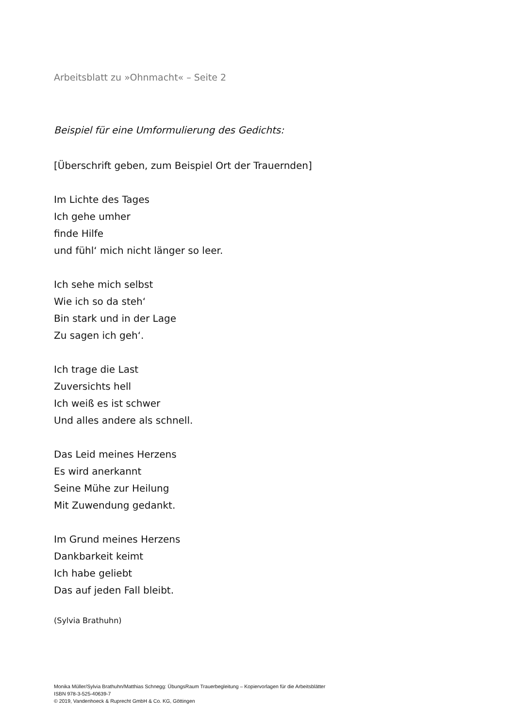Arbeitsblatt zu »Ohnmacht« – Seite 2
Beispiel für eine Umformulierung des Gedichts:
[Überschrift geben, zum Beispiel Ort der Trauernden]
Im Lichte des Tages
Ich gehe umher
finde Hilfe
und fühl‘ mich nicht länger so leer.
Ich sehe mich selbst
Wie ich so da steh‘
Bin stark und in der Lage
Zu sagen ich geh‘.
Ich trage die Last
Zuversichts hell
Ich weiß es ist schwer
Und alles andere als schnell.
Das Leid meines Herzens
Es wird anerkannt
Seine Mühe zur Heilung
Mit Zuwendung gedankt.
Im Grund meines Herzens
Dankbarkeit keimt
Ich habe geliebt
Das auf jeden Fall bleibt.
(Sylvia Brathuhn)
Monika Müller/Sylvia Brathuhn/Matthias Schnegg: ÜbungsRaum Trauerbegleitung – Kopiervorlagen für die Arbeitsblätter
ISBN 978-3-525-40639-7
© 2019, Vandenhoeck & Ruprecht GmbH & Co. KG, Göttingen